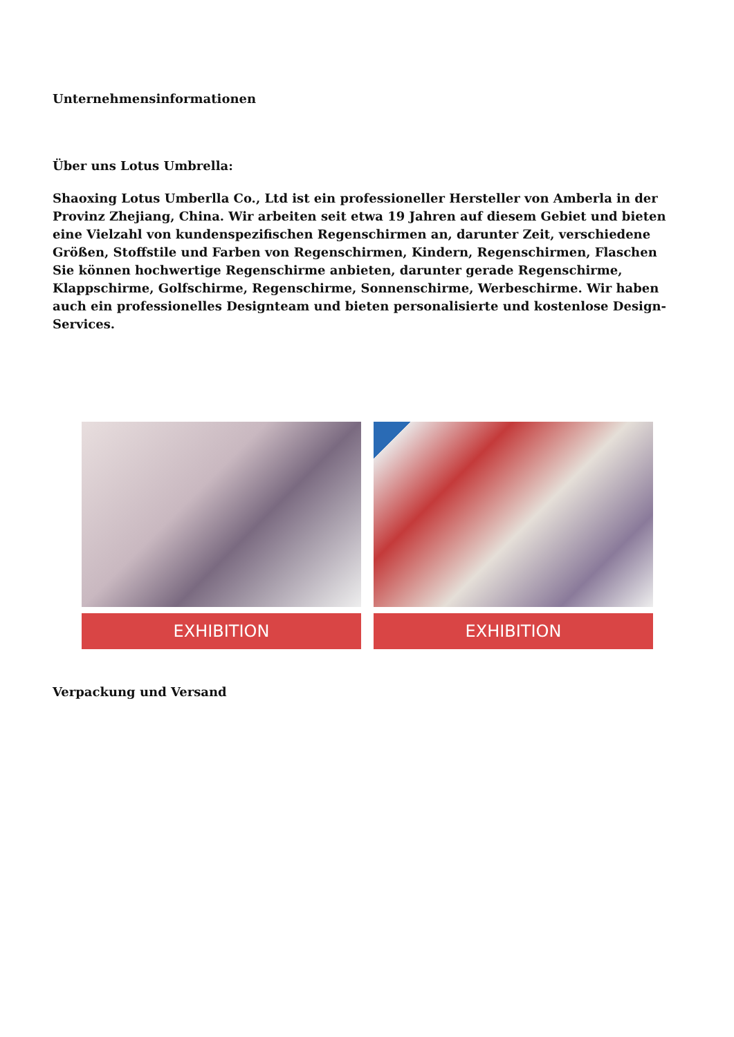Unternehmensinformationen
Über uns Lotus Umbrella:
Shaoxing Lotus Umberlla Co., Ltd ist ein professioneller Hersteller von Amberla in der Provinz Zhejiang, China. Wir arbeiten seit etwa 19 Jahren auf diesem Gebiet und bieten eine Vielzahl von kundenspezifischen Regenschirmen an, darunter Zeit, verschiedene Größen, Stoffstile und Farben von Regenschirmen, Kindern, Regenschirmen, Flaschen Sie können hochwertige Regenschirme anbieten, darunter gerade Regenschirme, Klappschirme, Golfschirme, Regenschirme, Sonnenschirme, Werbeschirme. Wir haben auch ein professionelles Designteam und bieten personalisierte und kostenlose Design-Services.
EXHIBITION EXHIBITION
Verpackung und Versand